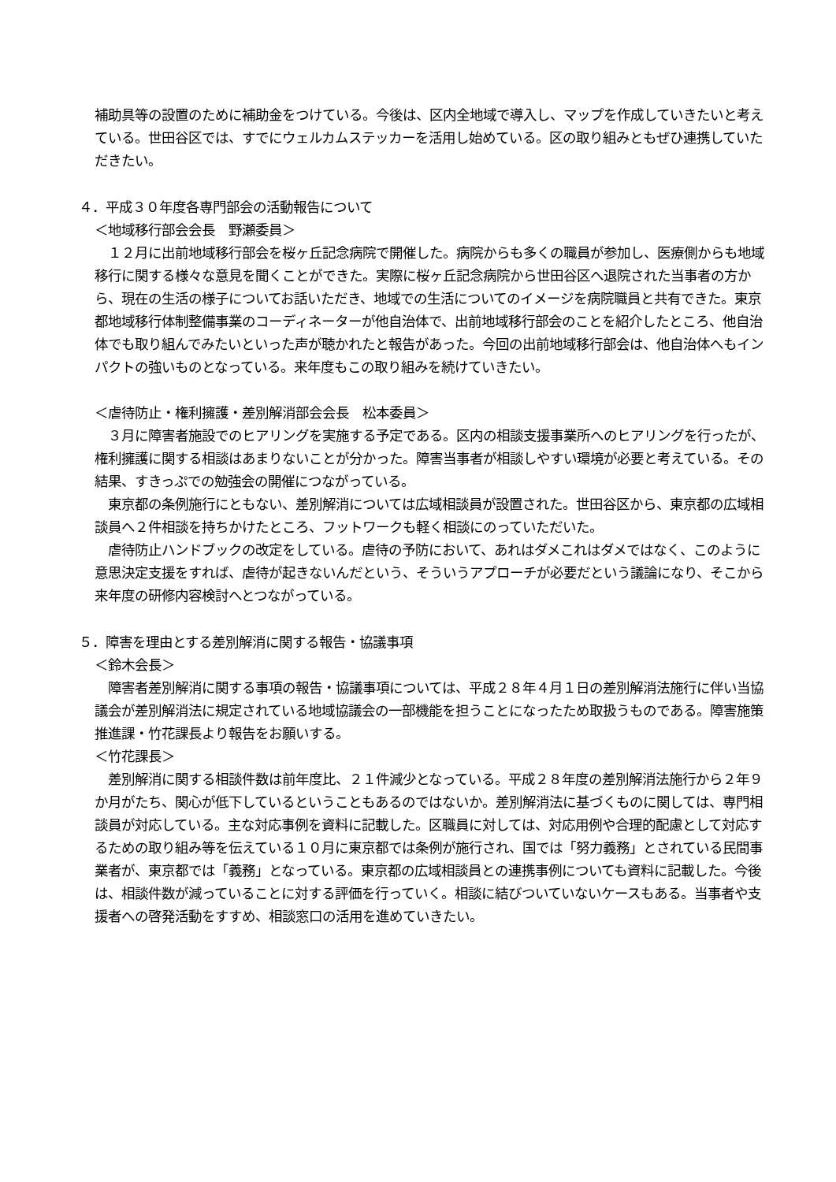補助具等の設置のために補助金をつけている。今後は、区内全地域で導入し、マップを作成していきたいと考えている。世田谷区では、すでにウェルカムステッカーを活用し始めている。区の取り組みともぜひ連携していただきたい。
４．平成３０年度各専門部会の活動報告について
＜地域移行部会会長　野瀬委員＞
　１２月に出前地域移行部会を桜ヶ丘記念病院で開催した。病院からも多くの職員が参加し、医療側からも地域移行に関する様々な意見を聞くことができた。実際に桜ヶ丘記念病院から世田谷区へ退院された当事者の方から、現在の生活の様子についてお話いただき、地域での生活についてのイメージを病院職員と共有できた。東京都地域移行体制整備事業のコーディネーターが他自治体で、出前地域移行部会のことを紹介したところ、他自治体でも取り組んでみたいといった声が聴かれたと報告があった。今回の出前地域移行部会は、他自治体へもインパクトの強いものとなっている。来年度もこの取り組みを続けていきたい。
＜虐待防止・権利擁護・差別解消部会会長　松本委員＞
　３月に障害者施設でのヒアリングを実施する予定である。区内の相談支援事業所へのヒアリングを行ったが、権利擁護に関する相談はあまりないことが分かった。障害当事者が相談しやすい環境が必要と考えている。その結果、すきっぷでの勉強会の開催につながっている。
　東京都の条例施行にともない、差別解消については広域相談員が設置された。世田谷区から、東京都の広域相談員へ２件相談を持ちかけたところ、フットワークも軽く相談にのっていただいた。
　虐待防止ハンドブックの改定をしている。虐待の予防において、あれはダメこれはダメではなく、このように意思決定支援をすれば、虐待が起きないんだという、そういうアプローチが必要だという議論になり、そこから来年度の研修内容検討へとつながっている。
５．障害を理由とする差別解消に関する報告・協議事項
＜鈴木会長＞
　障害者差別解消に関する事項の報告・協議事項については、平成２８年４月１日の差別解消法施行に伴い当協議会が差別解消法に規定されている地域協議会の一部機能を担うことになったため取扱うものである。障害施策推進課・竹花課長より報告をお願いする。
＜竹花課長＞
　差別解消に関する相談件数は前年度比、２１件減少となっている。平成２８年度の差別解消法施行から２年９か月がたち、関心が低下しているということもあるのではないか。差別解消法に基づくものに関しては、専門相談員が対応している。主な対応事例を資料に記載した。区職員に対しては、対応用例や合理的配慮として対応するための取り組み等を伝えている１０月に東京都では条例が施行され、国では「努力義務」とされている民間事業者が、東京都では「義務」となっている。東京都の広域相談員との連携事例についても資料に記載した。今後は、相談件数が減っていることに対する評価を行っていく。相談に結びついていないケースもある。当事者や支援者への啓発活動をすすめ、相談窓口の活用を進めていきたい。